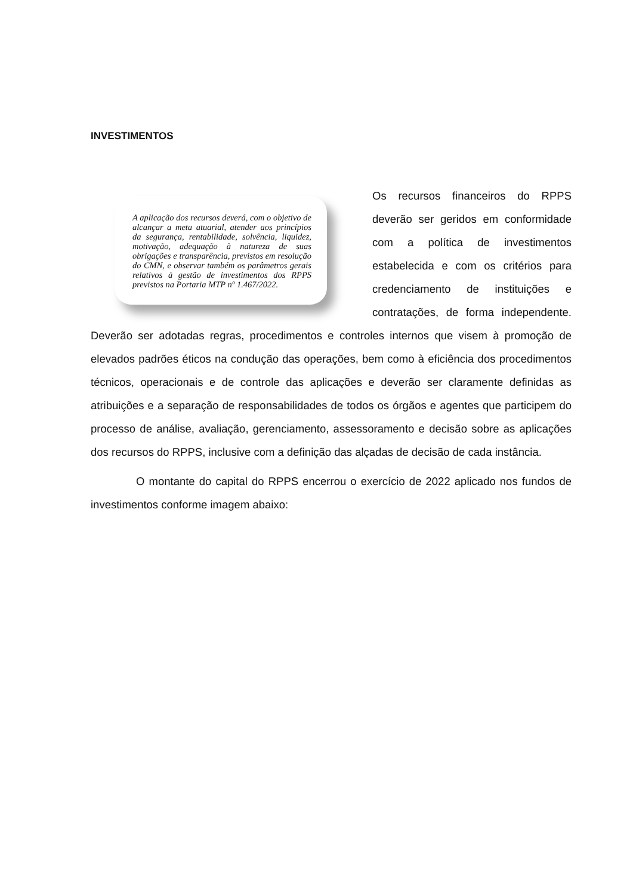INVESTIMENTOS
A aplicação dos recursos deverá, com o objetivo de alcançar a meta atuarial, atender aos princípios da segurança, rentabilidade, solvência, liquidez, motivação, adequação à natureza de suas obrigações e transparência, previstos em resolução do CMN, e observar também os parâmetros gerais relativos à gestão de investimentos dos RPPS previstos na Portaria MTP nº 1.467/2022.
Os recursos financeiros do RPPS deverão ser geridos em conformidade com a política de investimentos estabelecida e com os critérios para credenciamento de instituições e contratações, de forma independente. Deverão ser adotadas regras, procedimentos e controles internos que visem à promoção de elevados padrões éticos na condução das operações, bem como à eficiência dos procedimentos técnicos, operacionais e de controle das aplicações e deverão ser claramente definidas as atribuições e a separação de responsabilidades de todos os órgãos e agentes que participem do processo de análise, avaliação, gerenciamento, assessoramento e decisão sobre as aplicações dos recursos do RPPS, inclusive com a definição das alçadas de decisão de cada instância.
O montante do capital do RPPS encerrou o exercício de 2022 aplicado nos fundos de investimentos conforme imagem abaixo: